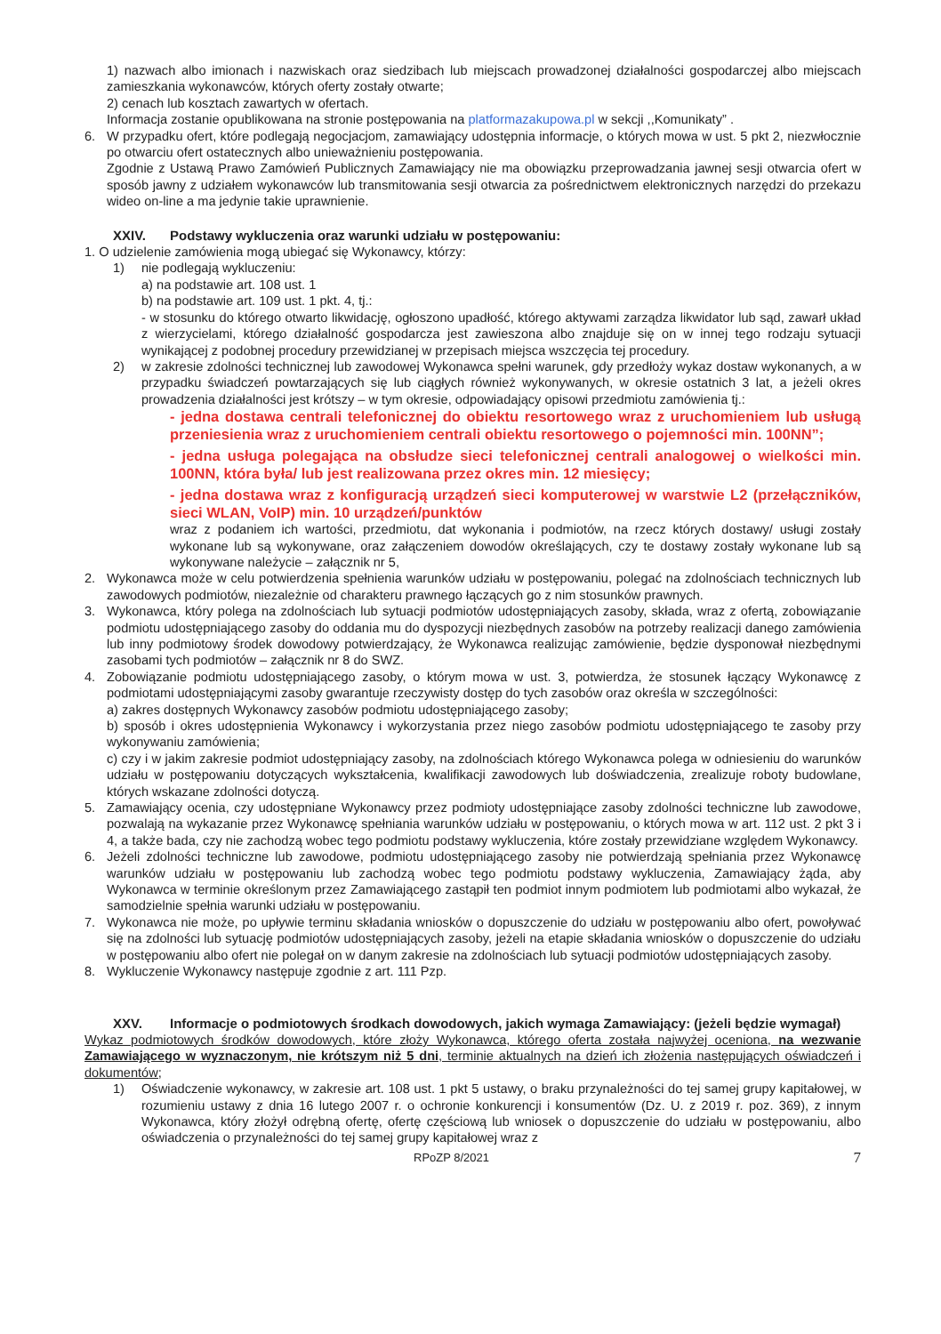1) nazwach albo imionach i nazwiskach oraz siedzibach lub miejscach prowadzonej działalności gospodarczej albo miejscach zamieszkania wykonawców, których oferty zostały otwarte;
2) cenach lub kosztach zawartych w ofertach.
Informacja zostanie opublikowana na stronie postępowania na platformazakupowa.pl w sekcji ,,Komunikaty” .
6. W przypadku ofert, które podlegają negocjacjom, zamawiający udostępnia informacje, o których mowa w ust. 5 pkt 2, niezwłocznie po otwarciu ofert ostatecznych albo unieważnieniu postępowania.
Zgodnie z Ustawą Prawo Zamówień Publicznych Zamawiający nie ma obowiązku przeprowadzania jawnej sesji otwarcia ofert w sposób jawny z udziałem wykonawców lub transmitowania sesji otwarcia za pośrednictwem elektronicznych narzędzi do przekazu wideo on-line a ma jedynie takie uprawnienie.
XXIV. Podstawy wykluczenia oraz warunki udziału w postępowaniu:
1. O udzielenie zamówienia mogą ubiegać się Wykonawcy, którzy:
1) nie podlegają wykluczeniu:
a) na podstawie art. 108 ust. 1
b) na podstawie art. 109 ust. 1 pkt. 4, tj.:
- w stosunku do którego otwarto likwidację, ogłoszono upadłość, którego aktywami zarządza likwidator lub sąd, zawarł układ z wierzycielami, którego działalność gospodarcza jest zawieszona albo znajduje się on w innej tego rodzaju sytuacji wynikającej z podobnej procedury przewidzianej w przepisach miejsca wszczęcia tej procedury.
2) w zakresie zdolności technicznej lub zawodowej Wykonawca spełni warunek, gdy przedłoży wykaz dostaw wykonanych, a w przypadku świadczeń powtarzających się lub ciągłych również wykonywanych, w okresie ostatnich 3 lat, a jeżeli okres prowadzenia działalności jest krótszy – w tym okresie, odpowiadający opisowi przedmiotu zamówienia tj.:
- jedna dostawa centrali telefonicznej do obiektu resortowego wraz z uruchomieniem lub usługą przeniesienia wraz z uruchomieniem centrali obiektu resortowego o pojemności min. 100NN”;
- jedna usługa polegająca na obsłudze sieci telefonicznej centrali analogowej o wielkości min. 100NN, która była/ lub jest realizowana przez okres min. 12 miesięcy;
- jedna dostawa wraz z konfiguracją urządzeń sieci komputerowej w warstwie L2 (przełączników, sieci WLAN, VoIP) min. 10 urządzeń/punktów
wraz z podaniem ich wartości, przedmiotu, dat wykonania i podmiotów, na rzecz których dostawy/ usługi zostały wykonane lub są wykonywane, oraz załączeniem dowodów określających, czy te dostawy zostały wykonane lub są wykonywane należycie – załącznik nr 5,
2. Wykonawca może w celu potwierdzenia spełnienia warunków udziału w postępowaniu, polegać na zdolnościach technicznych lub zawodowych podmiotów, niezależnie od charakteru prawnego łączących go z nim stosunków prawnych.
3. Wykonawca, który polega na zdolnościach lub sytuacji podmiotów udostępniających zasoby, składa, wraz z ofertą, zobowiązanie podmiotu udostępniającego zasoby do oddania mu do dyspozycji niezbędnych zasobów na potrzeby realizacji danego zamówienia lub inny podmiotowy środek dowodowy potwierdzający, że Wykonawca realizując zamówienie, będzie dysponował niezbędnymi zasobami tych podmiotów – załącznik nr 8 do SWZ.
4. Zobowiązanie podmiotu udostępniającego zasoby, o którym mowa w ust. 3, potwierdza, że stosunek łączący Wykonawcę z podmiotami udostępniającymi zasoby gwarantuje rzeczywisty dostęp do tych zasobów oraz określa w szczególności:
a) zakres dostępnych Wykonawcy zasobów podmiotu udostępniającego zasoby;
b) sposób i okres udostępnienia Wykonawcy i wykorzystania przez niego zasobów podmiotu udostępniającego te zasoby przy wykonywaniu zamówienia;
c) czy i w jakim zakresie podmiot udostępniający zasoby, na zdolnościach którego Wykonawca polega w odniesieniu do warunków udziału w postępowaniu dotyczących wykształcenia, kwalifikacji zawodowych lub doświadczenia, zrealizuje roboty budowlane, których wskazane zdolności dotyczą.
5. Zamawiający ocenia, czy udostępniane Wykonawcy przez podmioty udostępniające zasoby zdolności techniczne lub zawodowe, pozwalają na wykazanie przez Wykonawcę spełniania warunków udziału w postępowaniu, o których mowa w art. 112 ust. 2 pkt 3 i 4, a także bada, czy nie zachodzą wobec tego podmiotu podstawy wykluczenia, które zostały przewidziane względem Wykonawcy.
6. Jeżeli zdolności techniczne lub zawodowe, podmiotu udostępniającego zasoby nie potwierdzają spełniania przez Wykonawcę warunków udziału w postępowaniu lub zachodzą wobec tego podmiotu podstawy wykluczenia, Zamawiający żąda, aby Wykonawca w terminie określonym przez Zamawiającego zastąpił ten podmiot innym podmiotem lub podmiotami albo wykazał, że samodzielnie spełnia warunki udziału w postępowaniu.
7. Wykonawca nie może, po upływie terminu składania wniosków o dopuszczenie do udziału w postępowaniu albo ofert, powoływać się na zdolności lub sytuację podmiotów udostępniających zasoby, jeżeli na etapie składania wniosków o dopuszczenie do udziału w postępowaniu albo ofert nie polegał on w danym zakresie na zdolnościach lub sytuacji podmiotów udostępniających zasoby.
8. Wykluczenie Wykonawcy następuje zgodnie z art. 111 Pzp.
XXV. Informacje o podmiotowych środkach dowodowych, jakich wymaga Zamawiający: (jeżeli będzie wymagał)
Wykaz podmiotowych środków dowodowych, które złoży Wykonawca, którego oferta została najwyżej oceniona, na wezwanie Zamawiającego w wyznaczonym, nie krótszym niż 5 dni, terminie aktualnych na dzień ich złożenia następujących oświadczeń i dokumentów;
1) Oświadczenie wykonawcy, w zakresie art. 108 ust. 1 pkt 5 ustawy, o braku przynależności do tej samej grupy kapitałowej, w rozumieniu ustawy z dnia 16 lutego 2007 r. o ochronie konkurencji i konsumentów (Dz. U. z 2019 r. poz. 369), z innym Wykonawca, który złożył odrębną ofertę, ofertę częściową lub wniosek o dopuszczenie do udziału w postępowaniu, albo oświadczenia o przynależności do tej samej grupy kapitałowej wraz z
RPoZP 8/2021 7